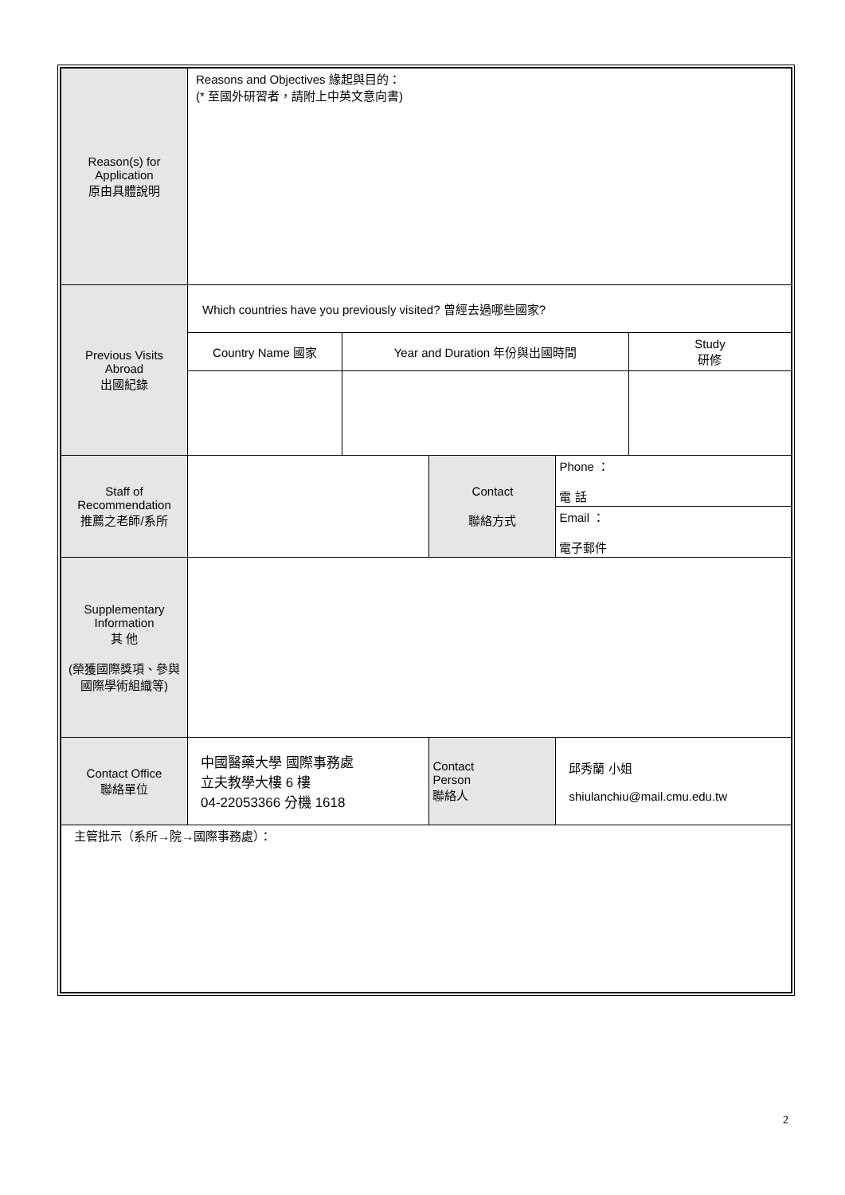| Reason(s) for Application 原由具體說明 | Reasons and Objectives 緣起與目的： (* 至國外研習者，請附上中英文意向書) | | | | |
| Previous Visits Abroad 出國紀錄 | Which countries have you previously visited? 曾經去過哪些國家? | | | | |
| | Country Name 國家 | Year and Duration 年份與出國時間 | | | Study 研修 |
| Staff of Recommendation 推薦之老師/系所 | | | Contact 聯絡方式 | Phone ： 電 話 | |
| | | | | Email ： 電子郵件 | |
| Supplementary Information 其 他 (榮獲國際獎項、參與國際學術組織等) | | | | | |
| Contact Office 聯絡單位 | 中國醫藥大學 國際事務處 立夫教學大樓 6 樓 04-22053366 分機 1618 | | Contact Person 聯絡人 | 邱秀蘭 小姐 shiulanchiu@mail.cmu.edu.tw | |
| 主管批示（系所→院→國際事務處）： | | | | | |
2